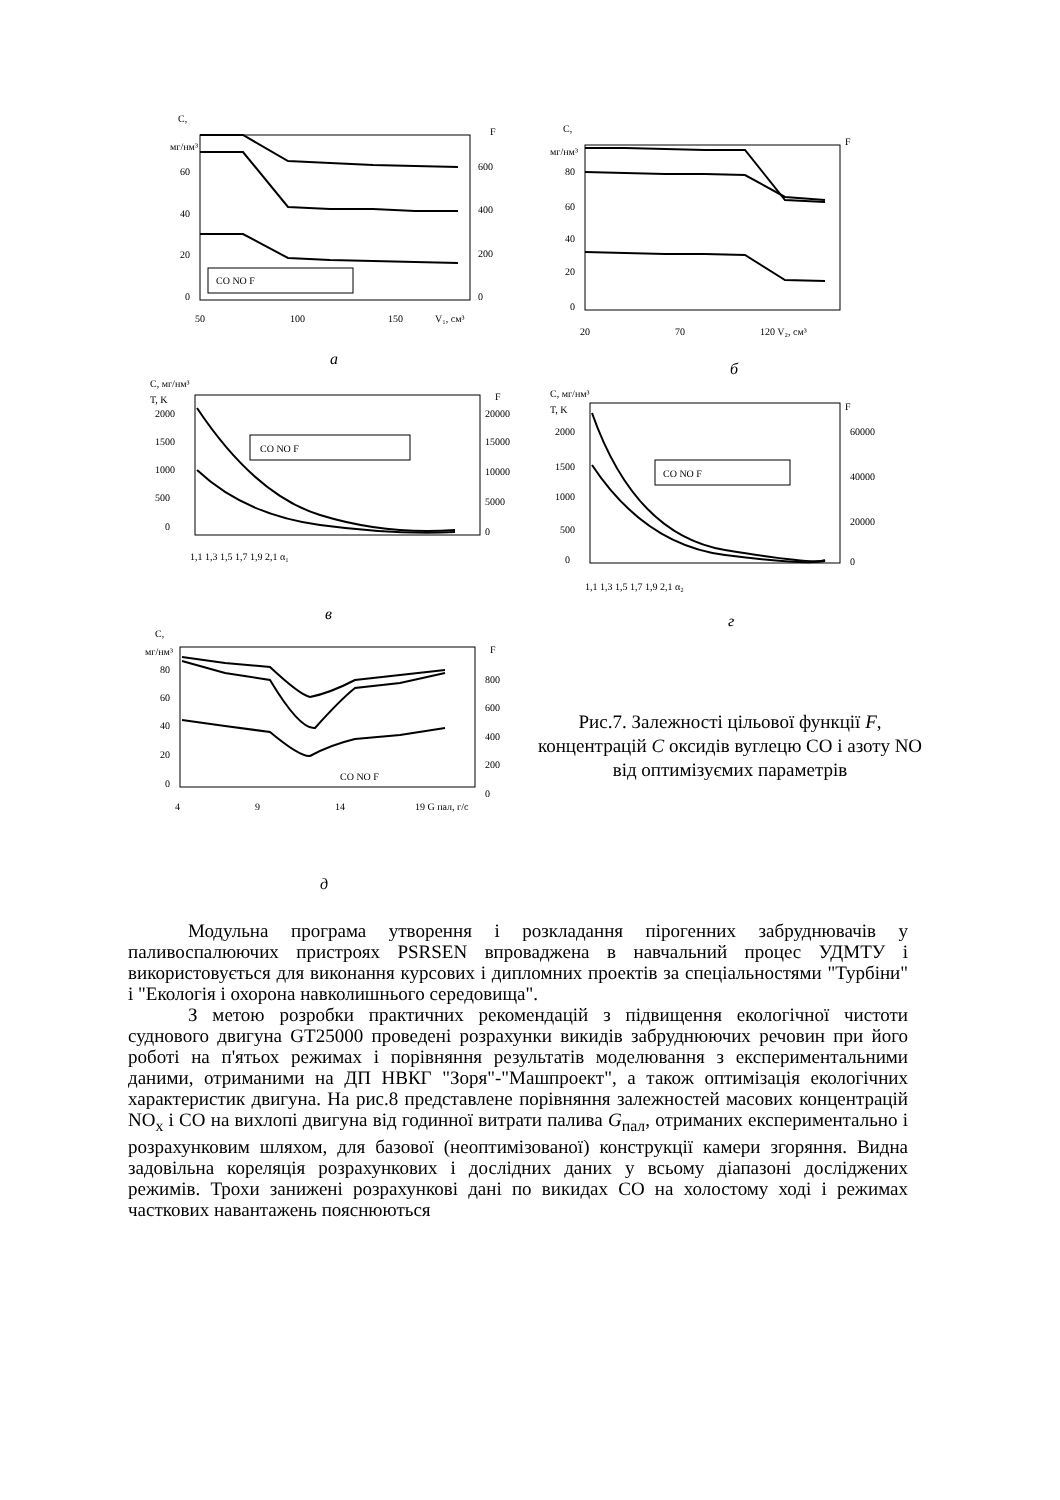C,
мг/нм³
F
60
40
20
0
600
400
200
0
CO NO F
50
100
150
V₁, см³
а
C,
мг/нм³
F
80
60
40
20
0
20
70
120 V₂, см³
б
C, мг/нм³
T, K
F
2000
1500
1000
500
0
20000
15000
10000
5000
0
CO NO F
1,1 1,3 1,5 1,7 1,9 2,1 α₁
в
C, мг/нм³
T, K
F
2000
1500
1000
500
0
60000
40000
20000
0
CO NO F
1,1 1,3 1,5 1,7 1,9 2,1 α₂
г
C,
мг/нм³
F
80
60
40
20
0
800
600
400
200
0
CO NO F
4
9
14
19 G пал, г/с
д
Рис.7. Залежності цільової функції F, концентрацій C оксидів вуглецю СО і азоту NO від оптимізуємих параметрів
Модульна програма утворення і розкладання пірогенних забруднювачів у паливоспалюючих пристроях PSRSEN впроваджена в навчальний процес УДМТУ і використовується для виконання курсових і дипломних проектів за спеціальностями "Турбіни" і "Екологія і охорона навколишнього середовища".
З метою розробки практичних рекомендацій з підвищення екологічної чистоти суднового двигуна GT25000 проведені розрахунки викидів забруднюючих речовин при його роботі на п'ятьох режимах і порівняння результатів моделювання з експериментальними даними, отриманими на ДП НВКГ "Зоря"-"Машпроект", а також оптимізація екологічних характеристик двигуна. На рис.8 представлене порівняння залежностей масових концентрацій NO<sub>x</sub> і СО на вихлопі двигуна від годинної витрати палива G<sub>пал</sub>, отриманих експериментально і розрахунковим шляхом, для базової (неоптимізованої) конструкції камери згоряння. Видна задовільна кореляція розрахункових і дослідних даних у всьому діапазоні досліджених режимів. Трохи занижені розрахункові дані по викидах СО на холостому ході і режимах часткових навантажень пояснюються